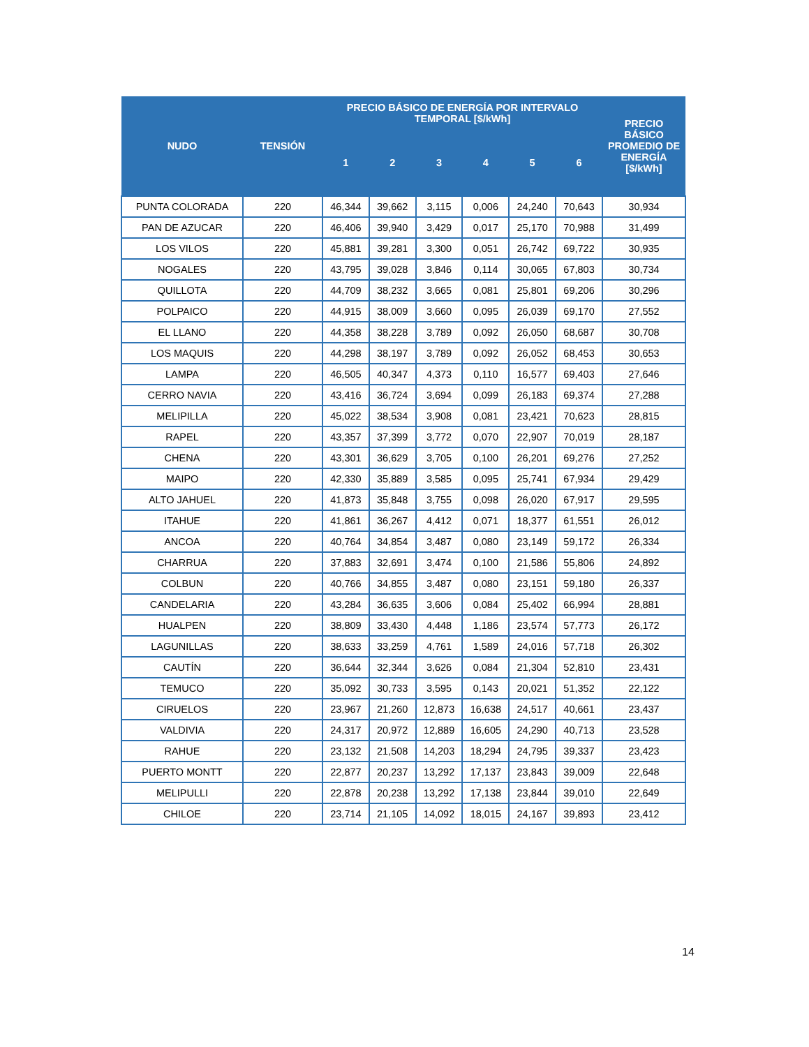| NUDO | TENSIÓN | PRECIO BÁSICO DE ENERGÍA POR INTERVALO TEMPORAL [$/kWh] | | | | | | PRECIO BÁSICO PROMEDIO DE ENERGÍA [$/kWh] |
| --- | --- | --- | --- | --- | --- | --- | --- | --- |
| | | 1 | 2 | 3 | 4 | 5 | 6 | |
| PUNTA COLORADA | 220 | 46,344 | 39,662 | 3,115 | 0,006 | 24,240 | 70,643 | 30,934 |
| PAN DE AZUCAR | 220 | 46,406 | 39,940 | 3,429 | 0,017 | 25,170 | 70,988 | 31,499 |
| LOS VILOS | 220 | 45,881 | 39,281 | 3,300 | 0,051 | 26,742 | 69,722 | 30,935 |
| NOGALES | 220 | 43,795 | 39,028 | 3,846 | 0,114 | 30,065 | 67,803 | 30,734 |
| QUILLOTA | 220 | 44,709 | 38,232 | 3,665 | 0,081 | 25,801 | 69,206 | 30,296 |
| POLPAICO | 220 | 44,915 | 38,009 | 3,660 | 0,095 | 26,039 | 69,170 | 27,552 |
| EL LLANO | 220 | 44,358 | 38,228 | 3,789 | 0,092 | 26,050 | 68,687 | 30,708 |
| LOS MAQUIS | 220 | 44,298 | 38,197 | 3,789 | 0,092 | 26,052 | 68,453 | 30,653 |
| LAMPA | 220 | 46,505 | 40,347 | 4,373 | 0,110 | 16,577 | 69,403 | 27,646 |
| CERRO NAVIA | 220 | 43,416 | 36,724 | 3,694 | 0,099 | 26,183 | 69,374 | 27,288 |
| MELIPILLA | 220 | 45,022 | 38,534 | 3,908 | 0,081 | 23,421 | 70,623 | 28,815 |
| RAPEL | 220 | 43,357 | 37,399 | 3,772 | 0,070 | 22,907 | 70,019 | 28,187 |
| CHENA | 220 | 43,301 | 36,629 | 3,705 | 0,100 | 26,201 | 69,276 | 27,252 |
| MAIPO | 220 | 42,330 | 35,889 | 3,585 | 0,095 | 25,741 | 67,934 | 29,429 |
| ALTO JAHUEL | 220 | 41,873 | 35,848 | 3,755 | 0,098 | 26,020 | 67,917 | 29,595 |
| ITAHUE | 220 | 41,861 | 36,267 | 4,412 | 0,071 | 18,377 | 61,551 | 26,012 |
| ANCOA | 220 | 40,764 | 34,854 | 3,487 | 0,080 | 23,149 | 59,172 | 26,334 |
| CHARRUA | 220 | 37,883 | 32,691 | 3,474 | 0,100 | 21,586 | 55,806 | 24,892 |
| COLBUN | 220 | 40,766 | 34,855 | 3,487 | 0,080 | 23,151 | 59,180 | 26,337 |
| CANDELARIA | 220 | 43,284 | 36,635 | 3,606 | 0,084 | 25,402 | 66,994 | 28,881 |
| HUALPEN | 220 | 38,809 | 33,430 | 4,448 | 1,186 | 23,574 | 57,773 | 26,172 |
| LAGUNILLAS | 220 | 38,633 | 33,259 | 4,761 | 1,589 | 24,016 | 57,718 | 26,302 |
| CAUTÍN | 220 | 36,644 | 32,344 | 3,626 | 0,084 | 21,304 | 52,810 | 23,431 |
| TEMUCO | 220 | 35,092 | 30,733 | 3,595 | 0,143 | 20,021 | 51,352 | 22,122 |
| CIRUELOS | 220 | 23,967 | 21,260 | 12,873 | 16,638 | 24,517 | 40,661 | 23,437 |
| VALDIVIA | 220 | 24,317 | 20,972 | 12,889 | 16,605 | 24,290 | 40,713 | 23,528 |
| RAHUE | 220 | 23,132 | 21,508 | 14,203 | 18,294 | 24,795 | 39,337 | 23,423 |
| PUERTO MONTT | 220 | 22,877 | 20,237 | 13,292 | 17,137 | 23,843 | 39,009 | 22,648 |
| MELIPULLI | 220 | 22,878 | 20,238 | 13,292 | 17,138 | 23,844 | 39,010 | 22,649 |
| CHILOE | 220 | 23,714 | 21,105 | 14,092 | 18,015 | 24,167 | 39,893 | 23,412 |
14